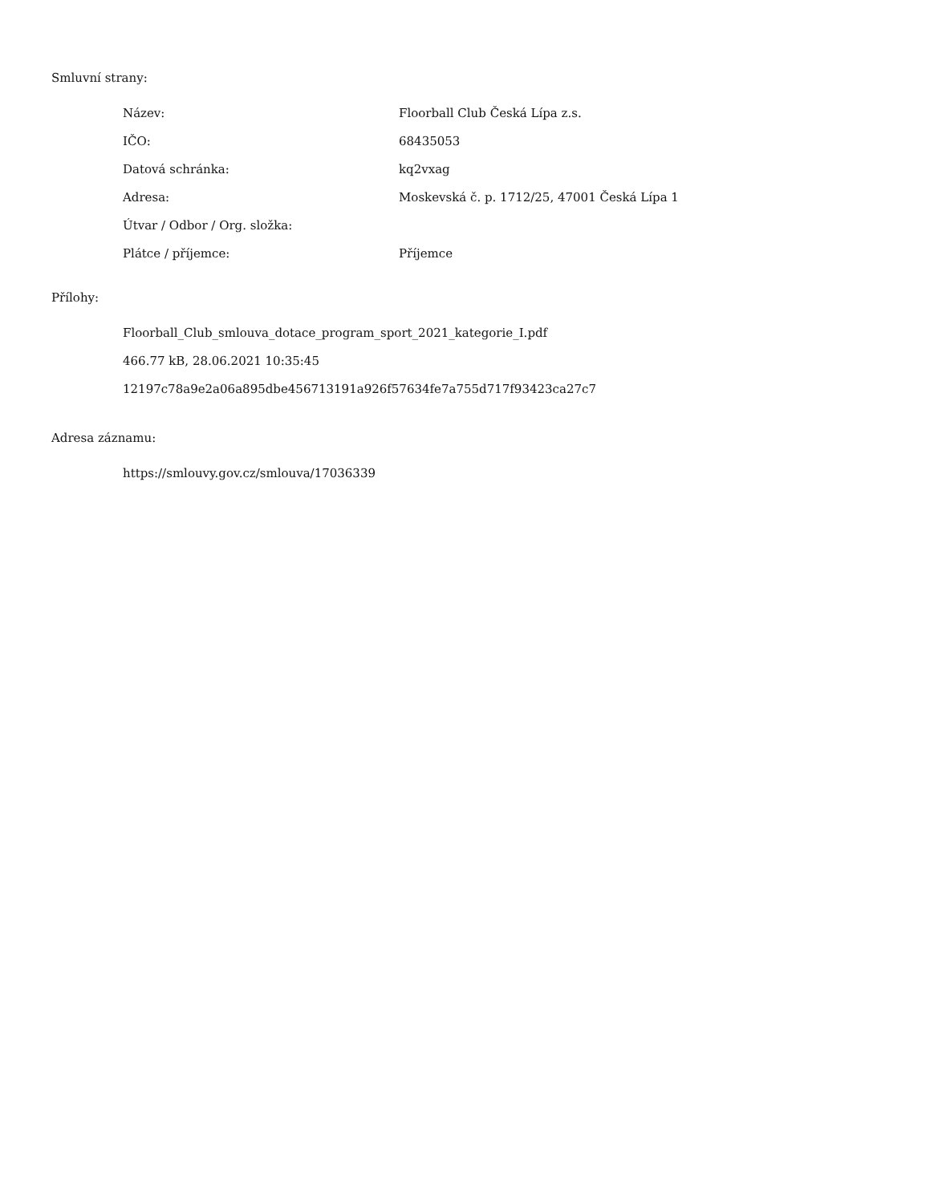Smluvní strany:
| Název: | Floorball Club Česká Lípa z.s. |
| IČO: | 68435053 |
| Datová schránka: | kq2vxag |
| Adresa: | Moskevská č. p. 1712/25, 47001 Česká Lípa 1 |
| Útvar / Odbor / Org. složka: | |
| Plátce / příjemce: | Příjemce |
Přílohy:
Floorball_Club_smlouva_dotace_program_sport_2021_kategorie_I.pdf
466.77 kB, 28.06.2021 10:35:45
12197c78a9e2a06a895dbe456713191a926f57634fe7a755d717f93423ca27c7
Adresa záznamu:
https://smlouvy.gov.cz/smlouva/17036339